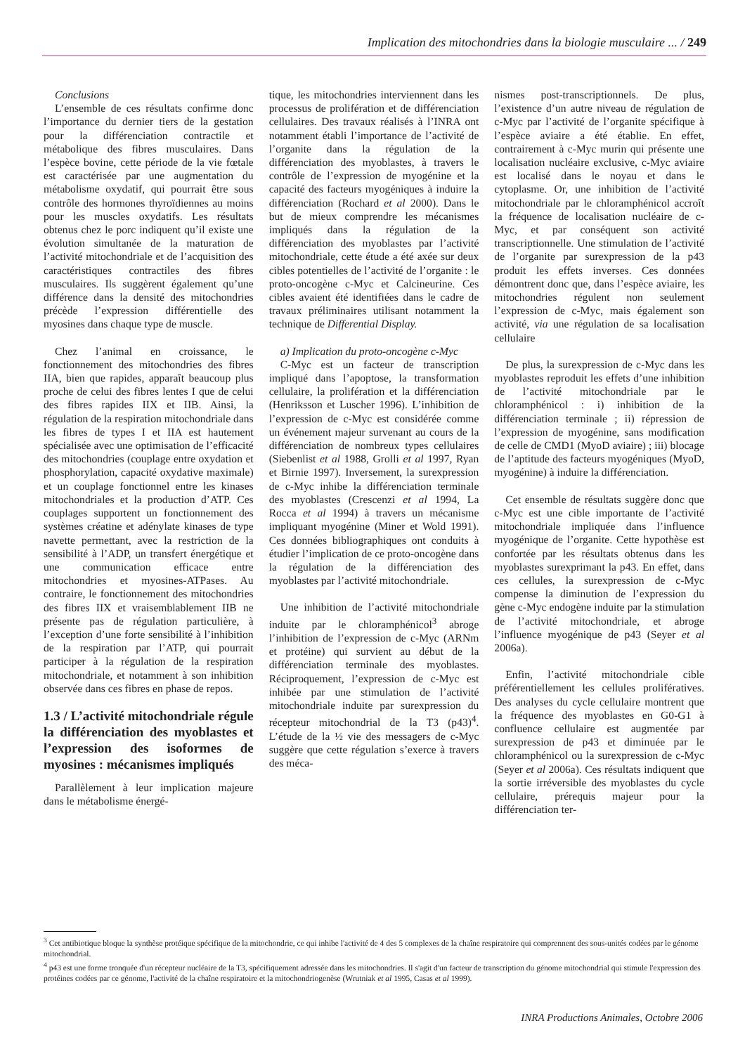Implication des mitochondries dans la biologie musculaire ... / 249
Conclusions
L’ensemble de ces résultats confirme donc l’importance du dernier tiers de la gestation pour la différenciation contractile et métabolique des fibres musculaires. Dans l’espèce bovine, cette période de la vie fœtale est caractérisée par une augmentation du métabolisme oxydatif, qui pourrait être sous contrôle des hormones thyroïdiennes au moins pour les muscles oxydatifs. Les résultats obtenus chez le porc indiquent qu’il existe une évolution simultanée de la maturation de l’activité mitochondriale et de l’acquisition des caractéristiques contractiles des fibres musculaires. Ils suggèrent également qu’une différence dans la densité des mitochondries précède l’expression différentielle des myosines dans chaque type de muscle.
Chez l’animal en croissance, le fonctionnement des mitochondries des fibres IIA, bien que rapides, apparaît beaucoup plus proche de celui des fibres lentes I que de celui des fibres rapides IIX et IIB. Ainsi, la régulation de la respiration mitochondriale dans les fibres de types I et IIA est hautement spécialisée avec une optimisation de l’efficacité des mitochondries (couplage entre oxydation et phosphorylation, capacité oxydative maximale) et un couplage fonctionnel entre les kinases mitochondriales et la production d’ATP. Ces couplages supportent un fonctionnement des systèmes créatine et adénylate kinases de type navette permettant, avec la restriction de la sensibilité à l’ADP, un transfert énergétique et une communication efficace entre mitochondries et myosines-ATPases. Au contraire, le fonctionnement des mitochondries des fibres IIX et vraisemblablement IIB ne présente pas de régulation particulière, à l’exception d’une forte sensibilité à l’inhibition de la respiration par l’ATP, qui pourrait participer à la régulation de la respiration mitochondriale, et notamment à son inhibition observée dans ces fibres en phase de repos.
1.3 / L’activité mitochondriale régule la différenciation des myoblastes et l’expression des isoformes de myosines : mécanismes impliqués
Parallèlement à leur implication majeure dans le métabolisme énergé-
tique, les mitochondries interviennent dans les processus de prolifération et de différenciation cellulaires. Des travaux réalisés à l’INRA ont notamment établi l’importance de l’activité de l’organite dans la régulation de la différenciation des myoblastes, à travers le contrôle de l’expression de myogénine et la capacité des facteurs myogéniques à induire la différenciation (Rochard et al 2000). Dans le but de mieux comprendre les mécanismes impliqués dans la régulation de la différenciation des myoblastes par l’activité mitochondriale, cette étude a été axée sur deux cibles potentielles de l’activité de l’organite : le proto-oncogène c-Myc et Calcineurine. Ces cibles avaient été identifiées dans le cadre de travaux préliminaires utilisant notamment la technique de Differential Display.
a) Implication du proto-oncogène c-Myc
C-Myc est un facteur de transcription impliqué dans l’apoptose, la transformation cellulaire, la prolifération et la différenciation (Henriksson et Luscher 1996). L’inhibition de l’expression de c-Myc est considérée comme un événement majeur survenant au cours de la différenciation de nombreux types cellulaires (Siebenlist et al 1988, Grolli et al 1997, Ryan et Birnie 1997). Inversement, la surexpression de c-Myc inhibe la différenciation terminale des myoblastes (Crescenzi et al 1994, La Rocca et al 1994) à travers un mécanisme impliquant myogénine (Miner et Wold 1991). Ces données bibliographiques ont conduits à étudier l’implication de ce proto-oncogène dans la régulation de la différenciation des myoblastes par l’activité mitochondriale.
Une inhibition de l’activité mitochondriale induite par le chloramphénicol<sup>3</sup> abroge l’inhibition de l’expression de c-Myc (ARNm et protéine) qui survient au début de la différenciation terminale des myoblastes. Réciproquement, l’expression de c-Myc est inhibée par une stimulation de l’activité mitochondriale induite par surexpression du récepteur mitochondrial de la T3 (p43)<sup>4</sup>. L’étude de la ½ vie des messagers de c-Myc suggère que cette régulation s’exerce à travers des méca-
nismes post-transcriptionnels. De plus, l’existence d’un autre niveau de régulation de c-Myc par l’activité de l’organite spécifique à l’espèce aviaire a été établie. En effet, contrairement à c-Myc murin qui présente une localisation nucléaire exclusive, c-Myc aviaire est localisé dans le noyau et dans le cytoplasme. Or, une inhibition de l’activité mitochondriale par le chloramphénicol accroît la fréquence de localisation nucléaire de c-Myc, et par conséquent son activité transcriptionnelle. Une stimulation de l’activité de l’organite par surexpression de la p43 produit les effets inverses. Ces données démontrent donc que, dans l’espèce aviaire, les mitochondries régulent non seulement l’expression de c-Myc, mais également son activité, via une régulation de sa localisation cellulaire
De plus, la surexpression de c-Myc dans les myoblastes reproduit les effets d’une inhibition de l’activité mitochondriale par le chloramphénicol : i) inhibition de la différenciation terminale ; ii) répression de l’expression de myogénine, sans modification de celle de CMD1 (MyoD aviaire) ; iii) blocage de l’aptitude des facteurs myogéniques (MyoD, myogénine) à induire la différenciation.
Cet ensemble de résultats suggère donc que c-Myc est une cible importante de l’activité mitochondriale impliquée dans l’influence myogénique de l’organite. Cette hypothèse est confortée par les résultats obtenus dans les myoblastes surexprimant la p43. En effet, dans ces cellules, la surexpression de c-Myc compense la diminution de l’expression du gène c-Myc endogène induite par la stimulation de l’activité mitochondriale, et abroge l’influence myogénique de p43 (Seyer et al 2006a).
Enfin, l’activité mitochondriale cible préférentiellement les cellules prolifératives. Des analyses du cycle cellulaire montrent que la fréquence des myoblastes en G0-G1 à confluence cellulaire est augmentée par surexpression de p43 et diminuée par le chloramphénicol ou la surexpression de c-Myc (Seyer et al 2006a). Ces résultats indiquent que la sortie irréversible des myoblastes du cycle cellulaire, prérequis majeur pour la différenciation ter-
<sup>3</sup> Cet antibiotique bloque la synthèse protéique spécifique de la mitochondrie, ce qui inhibe l'activité de 4 des 5 complexes de la chaîne respiratoire qui comprennent des sous-unités codées par le génome mitochondrial.
<sup>4</sup> p43 est une forme tronquée d'un récepteur nucléaire de la T3, spécifiquement adressée dans les mitochondries. Il s'agit d'un facteur de transcription du génome mitochondrial qui stimule l'expression des protéines codées par ce génome, l'activité de la chaîne respiratoire et la mitochondriogenèse (Wrutniak et al 1995, Casas et al 1999).
INRA Productions Animales, Octobre 2006